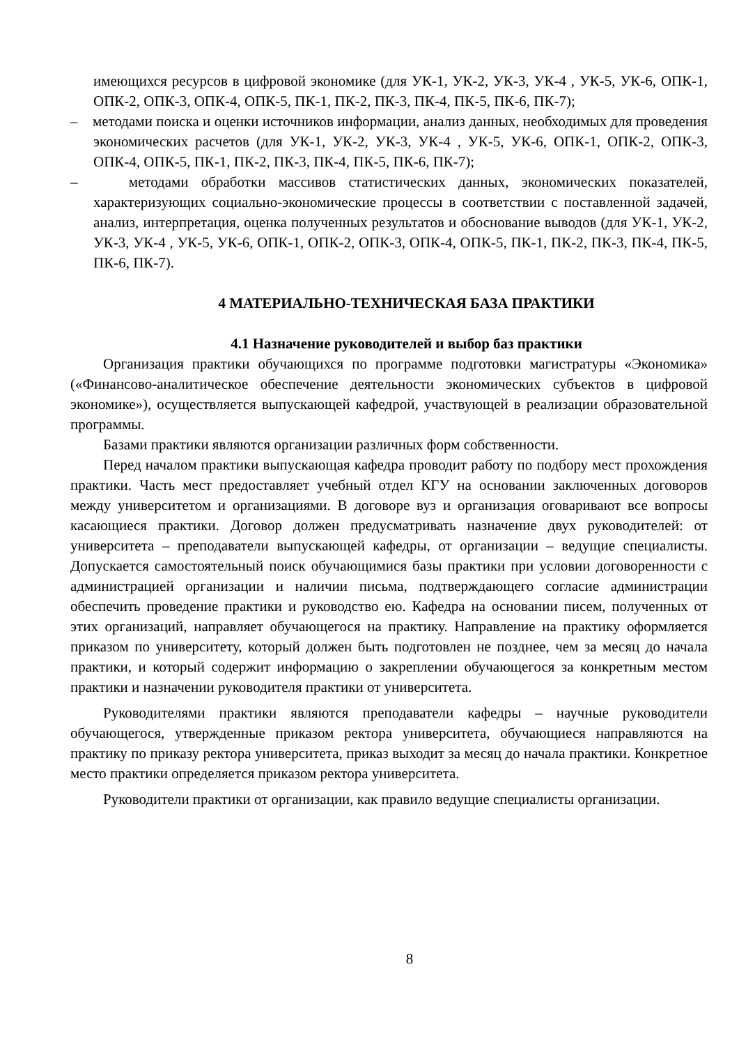имеющихся ресурсов в цифровой экономике (для УК-1, УК-2, УК-3, УК-4 , УК-5, УК-6, ОПК-1, ОПК-2, ОПК-3, ОПК-4, ОПК-5, ПК-1, ПК-2, ПК-3, ПК-4, ПК-5, ПК-6, ПК-7);
– методами поиска и оценки источников информации, анализ данных, необходимых для проведения экономических расчетов (для УК-1, УК-2, УК-3, УК-4 , УК-5, УК-6, ОПК-1, ОПК-2, ОПК-3, ОПК-4, ОПК-5, ПК-1, ПК-2, ПК-3, ПК-4, ПК-5, ПК-6, ПК-7);
– методами обработки массивов статистических данных, экономических показателей, характеризующих социально-экономические процессы в соответствии с поставленной задачей, анализ, интерпретация, оценка полученных результатов и обоснование выводов (для УК-1, УК-2, УК-3, УК-4 , УК-5, УК-6, ОПК-1, ОПК-2, ОПК-3, ОПК-4, ОПК-5, ПК-1, ПК-2, ПК-3, ПК-4, ПК-5, ПК-6, ПК-7).
4 МАТЕРИАЛЬНО-ТЕХНИЧЕСКАЯ БАЗА ПРАКТИКИ
4.1 Назначение руководителей и выбор баз практики
Организация практики обучающихся по программе подготовки магистратуры «Экономика» («Финансово-аналитическое обеспечение деятельности экономических субъектов в цифровой экономике»), осуществляется выпускающей кафедрой, участвующей в реализации образовательной программы.
Базами практики являются организации различных форм собственности.
Перед началом практики выпускающая кафедра проводит работу по подбору мест прохождения практики. Часть мест предоставляет учебный отдел КГУ на основании заключенных договоров между университетом и организациями. В договоре вуз и организация оговаривают все вопросы касающиеся практики. Договор должен предусматривать назначение двух руководителей: от университета – преподаватели выпускающей кафедры, от организации – ведущие специалисты. Допускается самостоятельный поиск обучающимися базы практики при условии договоренности с администрацией организации и наличии письма, подтверждающего согласие администрации обеспечить проведение практики и руководство ею. Кафедра на основании писем, полученных от этих организаций, направляет обучающегося на практику. Направление на практику оформляется приказом по университету, который должен быть подготовлен не позднее, чем за месяц до начала практики, и который содержит информацию о закреплении обучающегося за конкретным местом практики и назначении руководителя практики от университета.
Руководителями практики являются преподаватели кафедры – научные руководители обучающегося, утвержденные приказом ректора университета, обучающиеся направляются на практику по приказу ректора университета, приказ выходит за месяц до начала практики. Конкретное место практики определяется приказом ректора университета.
Руководители практики от организации, как правило ведущие специалисты организации.
8